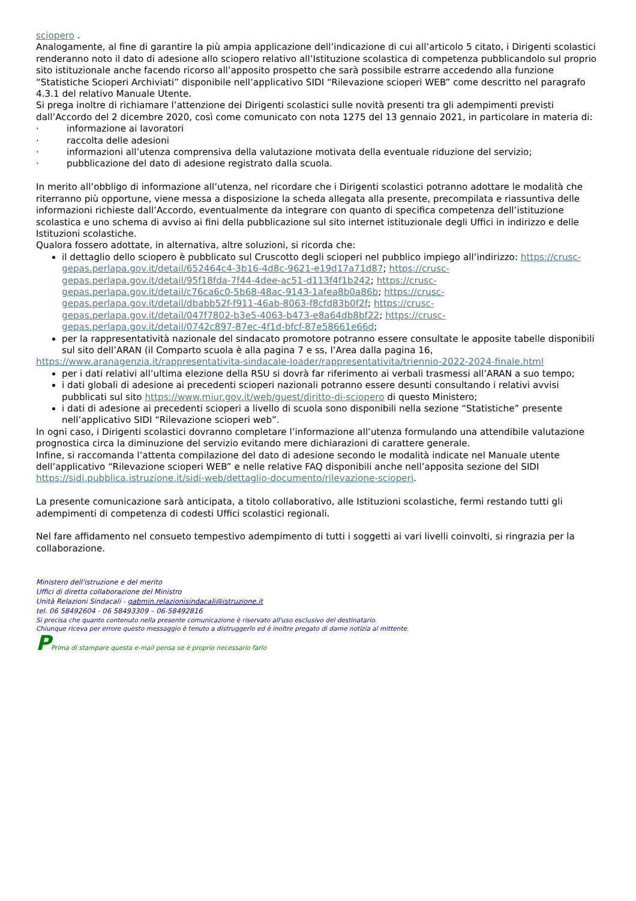sciopero .
Analogamente, al fine di garantire la più ampia applicazione dell’indicazione di cui all’articolo 5 citato, i Dirigenti scolastici renderanno noto il dato di adesione allo sciopero relativo all’Istituzione scolastica di competenza pubblicandolo sul proprio sito istituzionale anche facendo ricorso all’apposito prospetto che sarà possibile estrarre accedendo alla funzione “Statistiche Scioperi Archiviati” disponibile nell’applicativo SIDI “Rilevazione scioperi WEB” come descritto nel paragrafo 4.3.1 del relativo Manuale Utente.
Si prega inoltre di richiamare l’attenzione dei Dirigenti scolastici sulle novità presenti tra gli adempimenti previsti dall’Accordo del 2 dicembre 2020, così come comunicato con nota 1275 del 13 gennaio 2021, in particolare in materia di:
· informazione ai lavoratori
· raccolta delle adesioni
· informazioni all’utenza comprensiva della valutazione motivata della eventuale riduzione del servizio;
· pubblicazione del dato di adesione registrato dalla scuola.
In merito all’obbligo di informazione all’utenza, nel ricordare che i Dirigenti scolastici potranno adottare le modalità che riterranno più opportune, viene messa a disposizione la scheda allegata alla presente, precompilata e riassuntiva delle informazioni richieste dall’Accordo, eventualmente da integrare con quanto di specifica competenza dell’istituzione scolastica e uno schema di avviso ai fini della pubblicazione sul sito internet istituzionale degli Uffici in indirizzo e delle Istituzioni scolastiche.
Qualora fossero adottate, in alternativa, altre soluzioni, si ricorda che:
il dettaglio dello sciopero è pubblicato sul Cruscotto degli scioperi nel pubblico impiego all’indirizzo: https://crusc-gepas.perlapa.gov.it/detail/652464c4-3b16-4d8c-9621-e19d17a71d87; https://crusc-gepas.perlapa.gov.it/detail/95f18fda-7f44-4dee-ac51-d113f4f1b242; https://crusc-gepas.perlapa.gov.it/detail/c76ca6c0-5b68-48ac-9143-1afea8b0a86b; https://crusc-gepas.perlapa.gov.it/detail/dbabb52f-f911-46ab-8063-f8cfd83b0f2f; https://crusc-gepas.perlapa.gov.it/detail/047f7802-b3e5-4063-b473-e8a64db8bf22; https://crusc-gepas.perlapa.gov.it/detail/0742c897-87ec-4f1d-bfcf-87e58661e66d;
per la rappresentatività nazionale del sindacato promotore potranno essere consultate le apposite tabelle disponibili sul sito dell’ARAN (il Comparto scuola è alla pagina 7 e ss, l’Area dalla pagina 16,
https://www.aranagenzia.it/rappresentativita-sindacale-loader/rappresentativita/triennio-2022-2024-finale.html
per i dati relativi all’ultima elezione della RSU si dovrà far riferimento ai verbali trasmessi all’ARAN a suo tempo;
i dati globali di adesione ai precedenti scioperi nazionali potranno essere desunti consultando i relativi avvisi pubblicati sul sito https://www.miur.gov.it/web/guest/diritto-di-sciopero di questo Ministero;
i dati di adesione ai precedenti scioperi a livello di scuola sono disponibili nella sezione “Statistiche” presente nell’applicativo SIDI “Rilevazione scioperi web”.
In ogni caso, i Dirigenti scolastici dovranno completare l’informazione all’utenza formulando una attendibile valutazione prognostica circa la diminuzione del servizio evitando mere dichiarazioni di carattere generale.
Infine, si raccomanda l’attenta compilazione del dato di adesione secondo le modalità indicate nel Manuale utente dell’applicativo “Rilevazione scioperi WEB” e nelle relative FAQ disponibili anche nell’apposita sezione del SIDI https://sidi.pubblica.istruzione.it/sidi-web/dettaglio-documento/rilevazione-scioperi.
La presente comunicazione sarà anticipata, a titolo collaborativo, alle Istituzioni scolastiche, fermi restando tutti gli adempimenti di competenza di codesti Uffici scolastici regionali.
Nel fare affidamento nel consueto tempestivo adempimento di tutti i soggetti ai vari livelli coinvolti, si ringrazia per la collaborazione.
Ministero dell'istruzione e del merito
Uffici di diretta collaborazione del Ministro
Unità Relazioni Sindacali - gabmin.relazionisindacali@istruzione.it
tel. 06 58492604 - 06 58493309 – 06-58492816
Si precisa che quanto contenuto nella presente comunicazione è riservato all'uso esclusivo del destinatario.
Chiunque riceva per errore questo messaggio è tenuto a distruggerlo ed è inoltre pregato di darne notizia al mittente.
PPrima di stampare questa e-mail pensa se è proprio necessario farlo